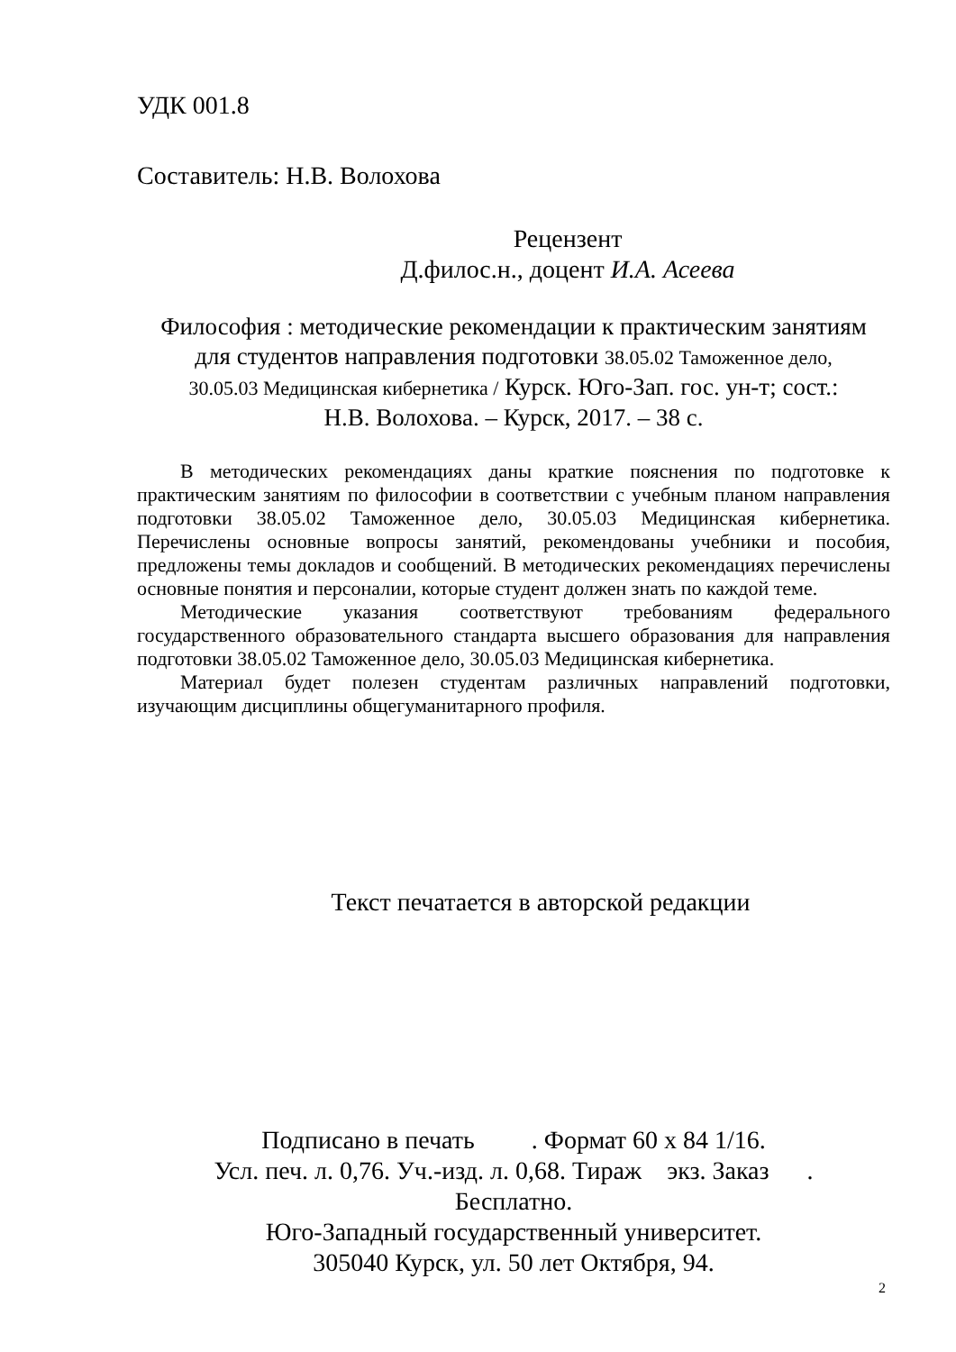УДК 001.8
Составитель: Н.В. Волохова
Рецензент
Д.филос.н., доцент И.А. Асеева
Философия : методические рекомендации к практическим занятиям
для студентов направления подготовки 38.05.02 Таможенное дело,
30.05.03 Медицинская кибернетика / Курск. Юго-Зап. гос. ун-т; сост.:
Н.В. Волохова. – Курск, 2017. – 38 с.
В методических рекомендациях даны краткие пояснения по подготовке к практическим занятиям по философии в соответствии с учебным планом направления подготовки 38.05.02 Таможенное дело, 30.05.03 Медицинская кибернетика. Перечислены основные вопросы занятий, рекомендованы учебники и пособия, предложены темы докладов и сообщений. В методических рекомендациях перечислены основные понятия и персоналии, которые студент должен знать по каждой теме.
Методические указания соответствуют требованиям федерального государственного образовательного стандарта высшего образования для направления подготовки 38.05.02 Таможенное дело, 30.05.03 Медицинская кибернетика.
Материал будет полезен студентам различных направлений подготовки, изучающим дисциплины общегуманитарного профиля.
Текст печатается в авторской редакции
Подписано в печать . Формат 60 х 84 1/16.
Усл. печ. л. 0,76. Уч.-изд. л. 0,68. Тираж экз. Заказ .
Бесплатно.
Юго-Западный государственный университет.
305040 Курск, ул. 50 лет Октября, 94.
2